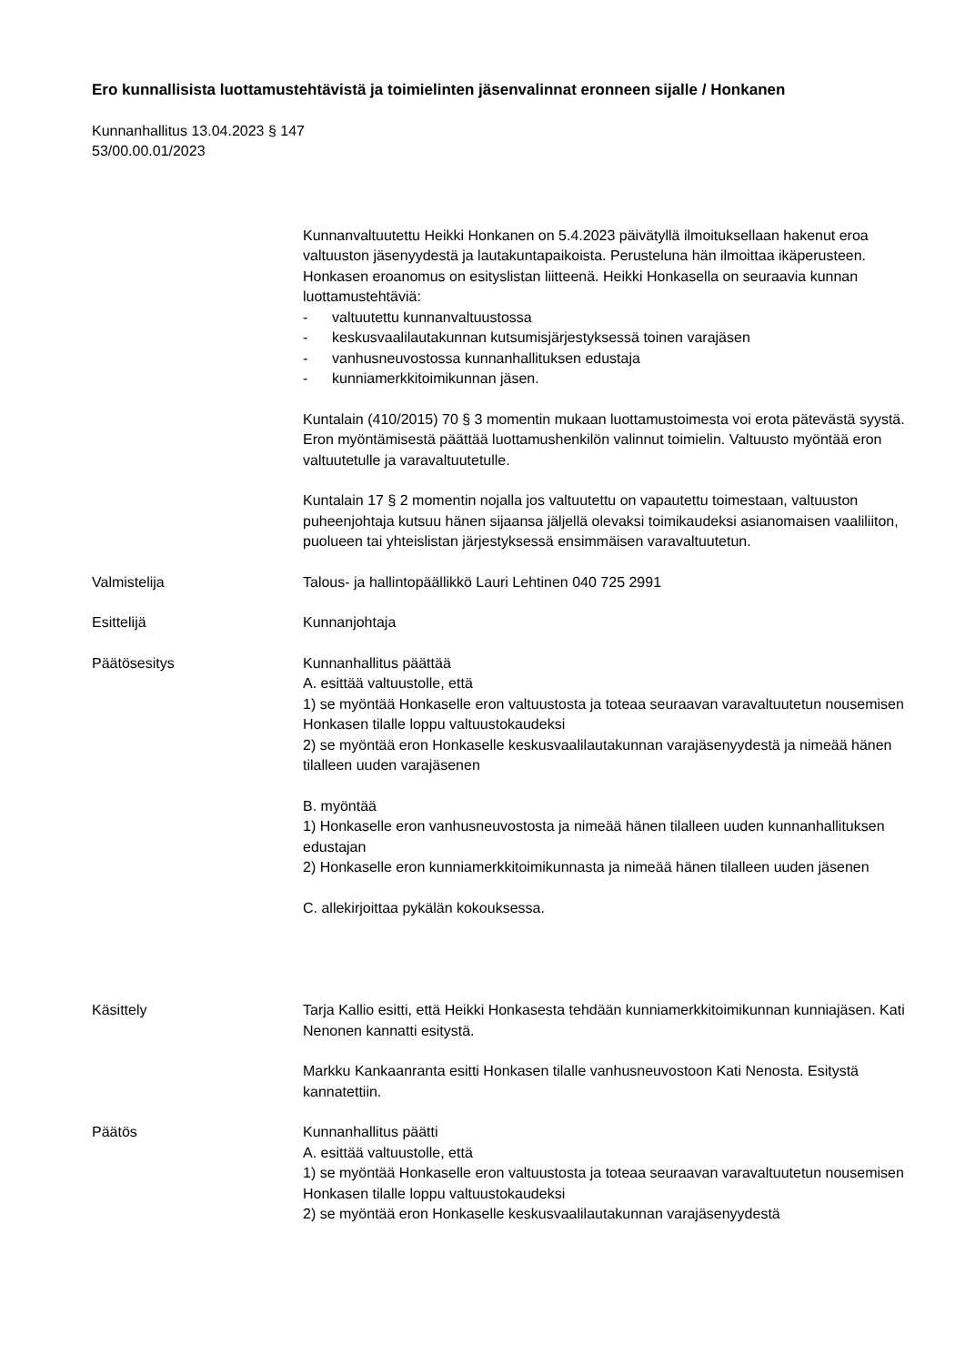Ero kunnallisista luottamustehtävistä ja toimielinten jäsenvalinnat eronneen sijalle / Honkanen
Kunnanhallitus 13.04.2023 § 147
53/00.00.01/2023
Kunnanvaltuutettu Heikki Honkanen on 5.4.2023 päivätyllä ilmoituksellaan hakenut eroa valtuuston jäsenyydestä ja lautakuntapaikoista. Perusteluna hän ilmoittaa ikäperusteen. Honkasen eroanomus on esityslistan liitteenä. Heikki Honkasella on seuraavia kunnan luottamustehtäviä:
- valtuutettu kunnanvaltuustossa
- keskusvaalilautakunnan kutsumisjärjestyksessä toinen varajäsen
- vanhusneuvostossa kunnanhallituksen edustaja
- kunniamerkkitoimikunnan jäsen.
Kuntalain (410/2015) 70 § 3 momentin mukaan luottamustoimesta voi erota pätevästä syystä. Eron myöntämisestä päättää luottamushenkilön valinnut toimielin. Valtuusto myöntää eron valtuutetulle ja varavaltuutetulle.
Kuntalain 17 § 2 momentin nojalla jos valtuutettu on vapautettu toimestaan, valtuuston puheenjohtaja kutsuu hänen sijaansa jäljellä olevaksi toimikaudeksi asianomaisen vaaliliiton, puolueen tai yhteislistan järjestyksessä ensimmäisen varavaltuutetun.
Valmistelija Talous- ja hallintopäällikkö Lauri Lehtinen 040 725 2991
Esittelijä Kunnanjohtaja
Päätösesitys Kunnanhallitus päättää
A. esittää valtuustolle, että
1) se myöntää Honkaselle eron valtuustosta ja toteaa seuraavan varavaltuutetun nousemisen Honkasen tilalle loppu valtuustokaudeksi
2) se myöntää eron Honkaselle keskusvaalilautakunnan varajäsenyydestä ja nimeää hänen tilalleen uuden varajäsenen
B. myöntää
1) Honkaselle eron vanhusneuvostosta ja nimeää hänen tilalleen uuden kunnanhallituksen edustajan
2) Honkaselle eron kunniamerkkitoimikunnasta ja nimeää hänen tilalleen uuden jäsenen
C. allekirjoittaa pykälän kokouksessa.
Käsittely Tarja Kallio esitti, että Heikki Honkasesta tehdään kunniamerkkitoimikunnan kunniajäsen. Kati Nenonen kannatti esitystä.
Markku Kankaanranta esitti Honkasen tilalle vanhusneuvostoon Kati Nenosta. Esitystä kannatettiin.
Päätös Kunnanhallitus päätti
A. esittää valtuustolle, että
1) se myöntää Honkaselle eron valtuustosta ja toteaa seuraavan varavaltuutetun nousemisen Honkasen tilalle loppu valtuustokaudeksi
2) se myöntää eron Honkaselle keskusvaalilautakunnan varajäsenyydestä